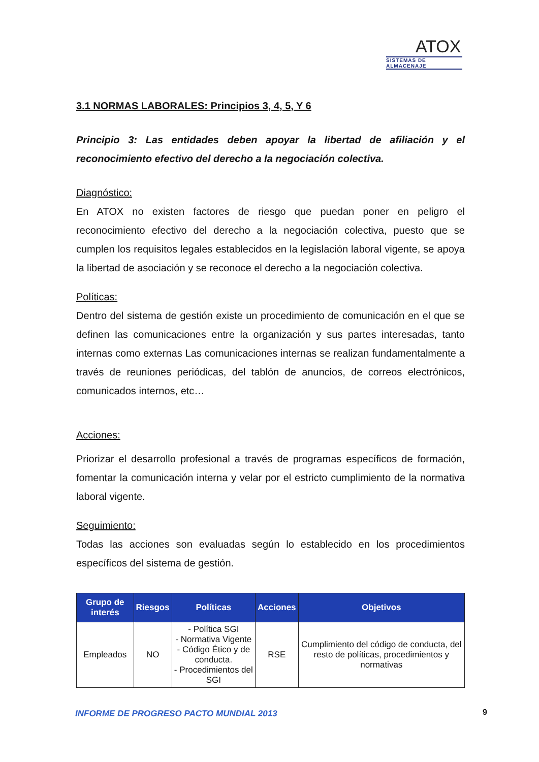ATOX
SISTEMAS DE ALMACENAJE
3.1 NORMAS LABORALES: Principios 3, 4, 5, Y 6
Principio 3: Las entidades deben apoyar la libertad de afiliación y el reconocimiento efectivo del derecho a la negociación colectiva.
Diagnóstico:
En ATOX no existen factores de riesgo que puedan poner en peligro el reconocimiento efectivo del derecho a la negociación colectiva, puesto que se cumplen los requisitos legales establecidos en la legislación laboral vigente, se apoya la libertad de asociación y se reconoce el derecho a la negociación colectiva.
Políticas:
Dentro del sistema de gestión existe un procedimiento de comunicación en el que se definen las comunicaciones entre la organización y sus partes interesadas, tanto internas como externas Las comunicaciones internas se realizan fundamentalmente a través de reuniones periódicas, del tablón de anuncios, de correos electrónicos, comunicados internos, etc…
Acciones:
Priorizar el desarrollo profesional a través de programas específicos de formación, fomentar la comunicación interna y velar por el estricto cumplimiento de la normativa laboral vigente.
Seguimiento:
Todas las acciones son evaluadas según lo establecido en los procedimientos específicos del sistema de gestión.
| Grupo de interés | Riesgos | Políticas | Acciones | Objetivos |
| --- | --- | --- | --- | --- |
| Empleados | NO | - Política SGI - Normativa Vigente - Código Ético y de conducta. - Procedimientos del SGI | RSE | Cumplimiento del código de conducta, del resto de políticas, procedimientos y normativas |
INFORME DE PROGRESO PACTO MUNDIAL 2013
9